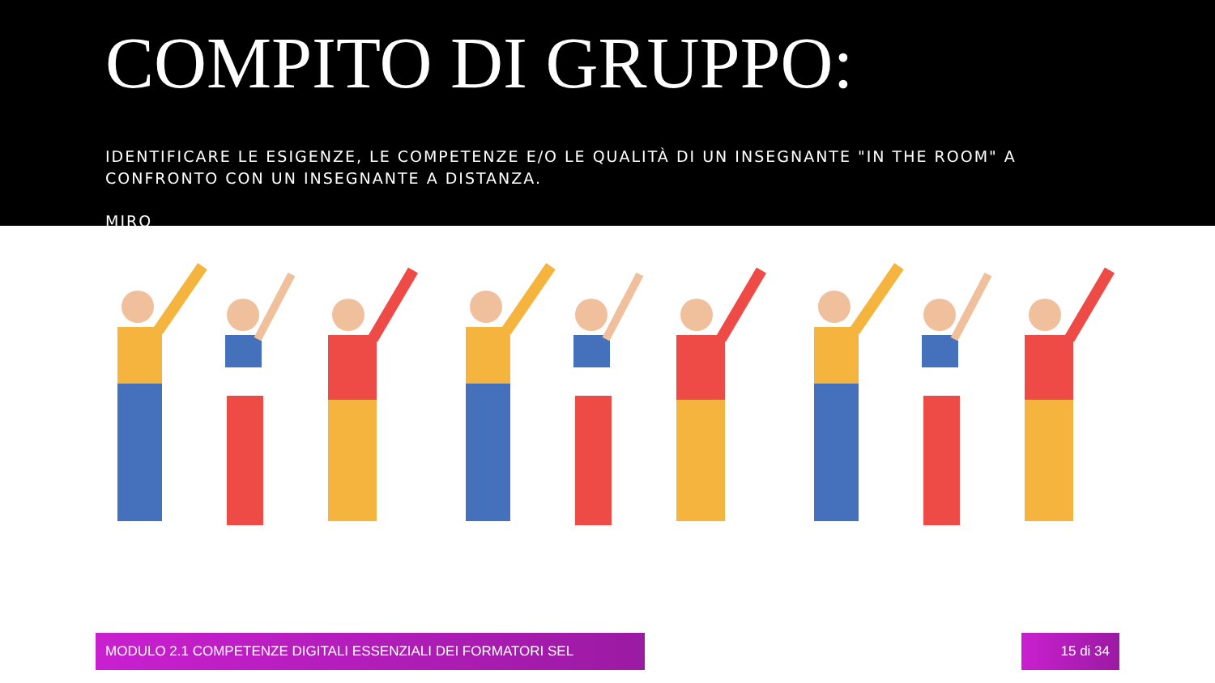COMPITO DI GRUPPO:
IDENTIFICARE LE ESIGENZE, LE COMPETENZE E/O LE QUALITÀ DI UN INSEGNANTE "IN THE ROOM" A CONFRONTO CON UN INSEGNANTE A DISTANZA.
MIRO
MODULO 2.1 COMPETENZE DIGITALI ESSENZIALI DEI FORMATORI SEL 15 di 34